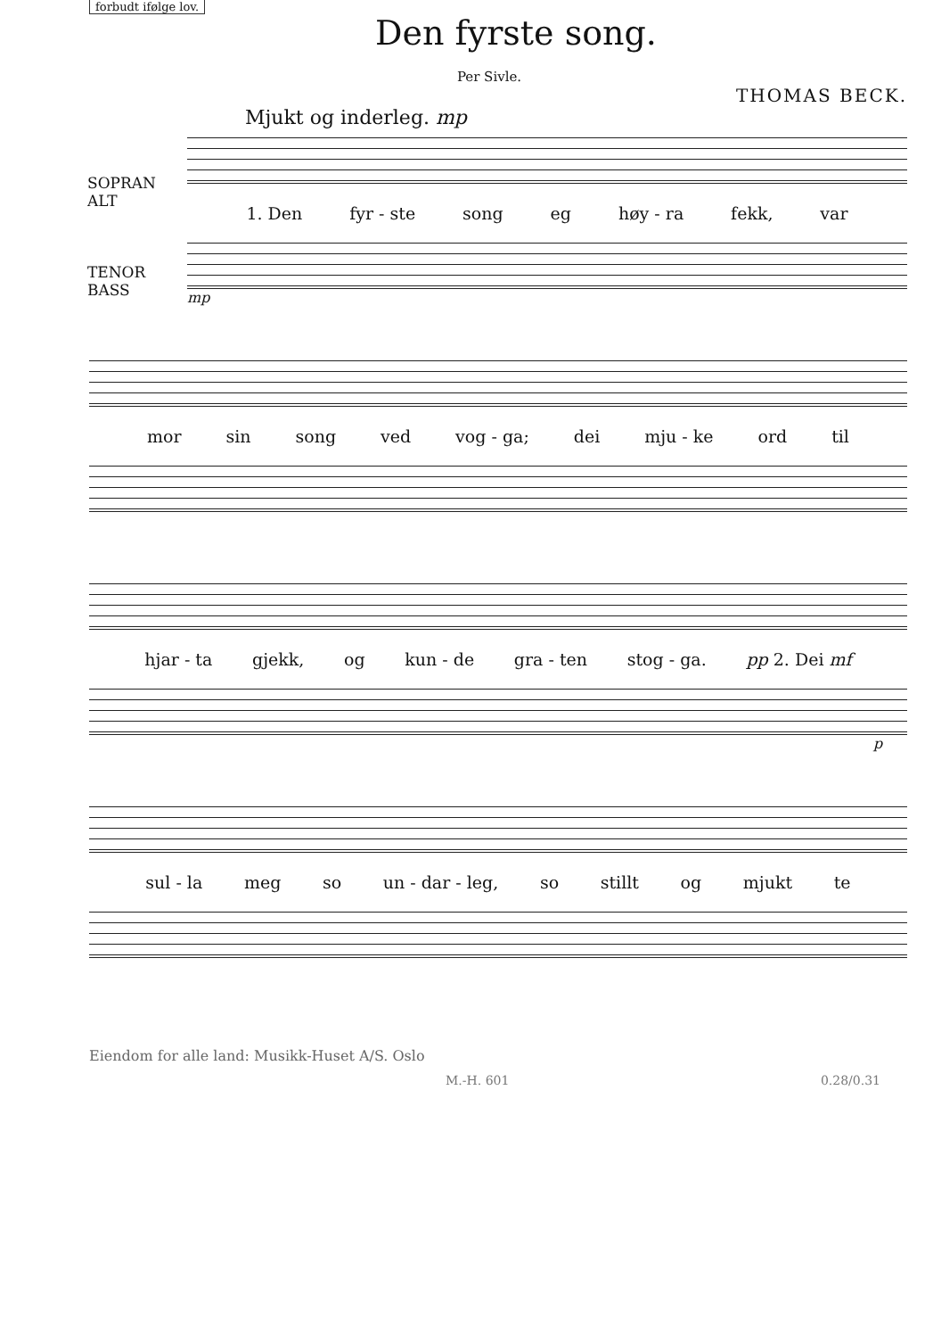forbudt ifølge lov.
Den fyrste song.
Per Sivle.
THOMAS BECK.
Mjukt og inderleg. mp
1. Den fyr - ste song eg høy - ra fekk, var
mp
SOPRAN
ALT
TENOR
BASS
mor sin song ved vog - ga; dei mju - ke ord til
hjar - ta gjekk, og kun - de gra - ten stog - ga. pp 2. Dei mf
p
sul - la meg so un - dar - leg, so stillt og mjukt te
Eiendom for alle land: Musikk-Huset A/S. Oslo
M.-H. 601 0.28/0.31